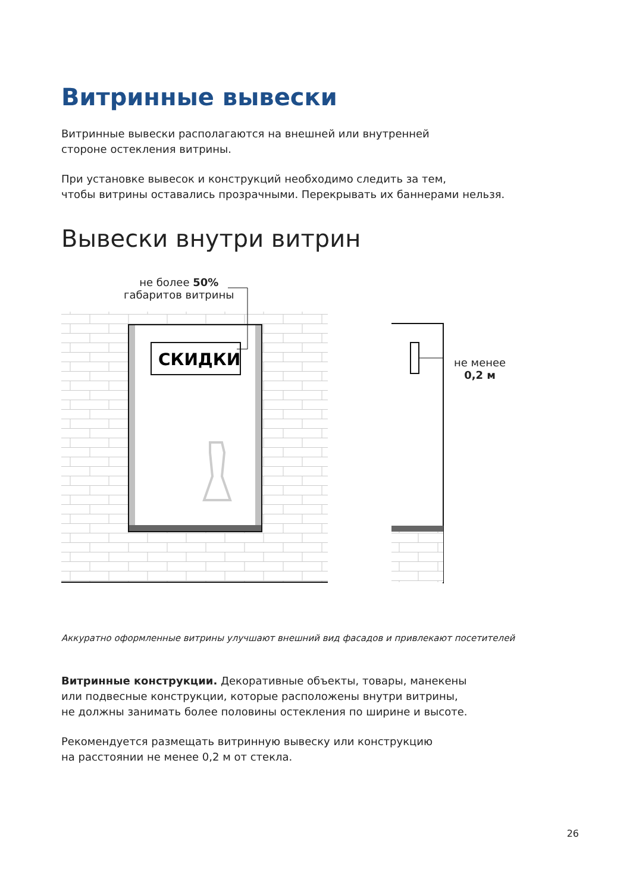Витринные вывески
Витринные вывески располагаются на внешней или внутренней
стороне остекления витрины.
При установке вывесок и конструкций необходимо следить за тем,
чтобы витрины оставались прозрачными. Перекрывать их баннерами нельзя.
Вывески внутри витрин
не более 50%
габаритов витрины
СКИДКИ
не менее
0,2 м
Аккуратно оформленные витрины улучшают внешний вид фасадов и привлекают посетителей
Витринные конструкции. Декоративные объекты, товары, манекены
или подвесные конструкции, которые расположены внутри витрины,
не должны занимать более половины остекления по ширине и высоте.
Рекомендуется размещать витринную вывеску или конструкцию
на расстоянии не менее 0,2 м от стекла.
26